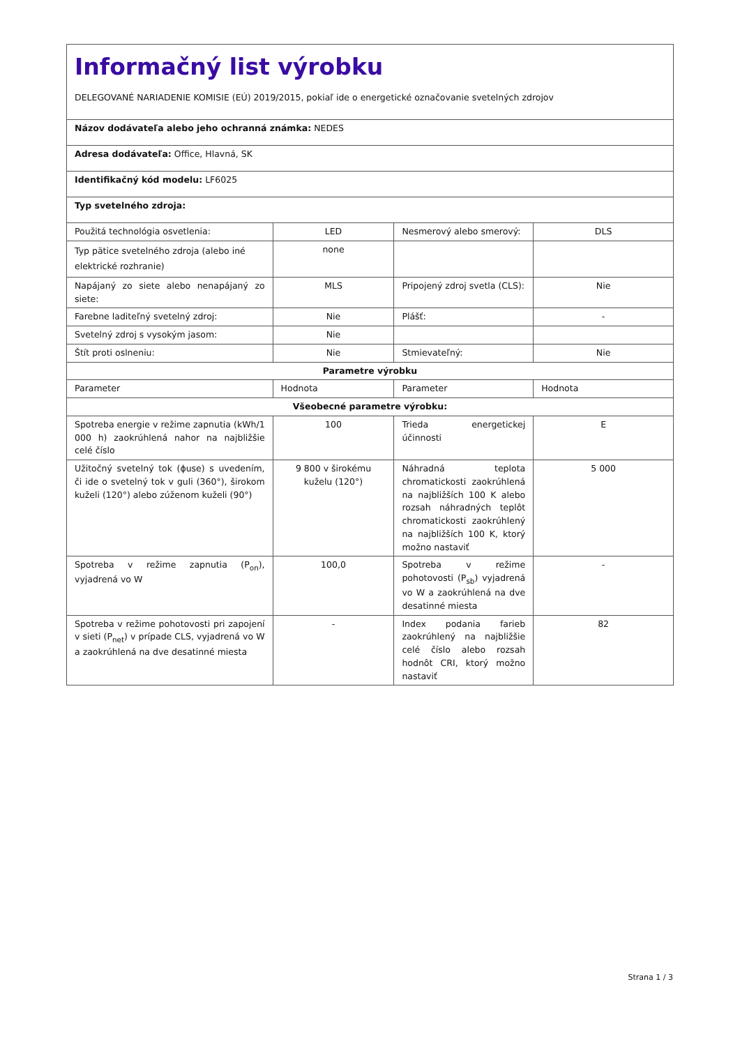| Informačný list výrobku DELEGOVANÉ NARIADENIE KOMISIE (EÚ) 2019/2015, pokiaľ ide o energetické označovanie svetelných zdrojov | | | |
| Názov dodávateľa alebo jeho ochranná známka: NEDES | | | |
| Adresa dodávateľa: Office, Hlavná, SK | | | |
| Identifikačný kód modelu: LF6025 | | | |
| Typ svetelného zdroja: | | | |
| Použitá technológia osvetlenia: | LED | Nesmerový alebo smerový: | DLS |
| Typ pätice svetelného zdroja (alebo iné elektrické rozhranie) | none | | |
| Napájaný zo siete alebo nenapájaný zo siete: | MLS | Pripojený zdroj svetla (CLS): | Nie |
| Farebne laditeľný svetelný zdroj: | Nie | Plášť: | - |
| Svetelný zdroj s vysokým jasom: | Nie | | |
| Štít proti oslneniu: | Nie | Stmievateľný: | Nie |
| Parametre výrobku | | | |
| Parameter | Hodnota | Parameter | Hodnota |
| Všeobecné parametre výrobku: | | | |
| Spotreba energie v režime zapnutia (kWh/1 000 h) zaokrúhlená nahor na najbližšie celé číslo | 100 | Trieda energetickej účinnosti | E |
| Užitočný svetelný tok (ϕuse) s uvedením, či ide o svetelný tok v guli (360°), širokom kuželi (120°) alebo zúženom kuželi (90°) | 9 800 v širokému kuželu (120°) | Náhradná teplota chromatickosti zaokrúhlená na najbližších 100 K alebo rozsah náhradných teplôt chromatickosti zaokrúhlený na najbližších 100 K, ktorý možno nastaviť | 5 000 |
| Spotreba v režime zapnutia (P<sub>on</sub>), vyjadrená vo W | 100,0 | Spotreba v režime pohotovosti (P<sub>sb</sub>) vyjadrená vo W a zaokrúhlená na dve desatinné miesta | - |
| Spotreba v režime pohotovosti pri zapojení v sieti (P<sub>net</sub>) v prípade CLS, vyjadrená vo W a zaokrúhlená na dve desatinné miesta | - | Index podania farieb zaokrúhlený na najbližšie celé číslo alebo rozsah hodnôt CRI, ktorý možno nastaviť | 82 |
Strana 1 / 3